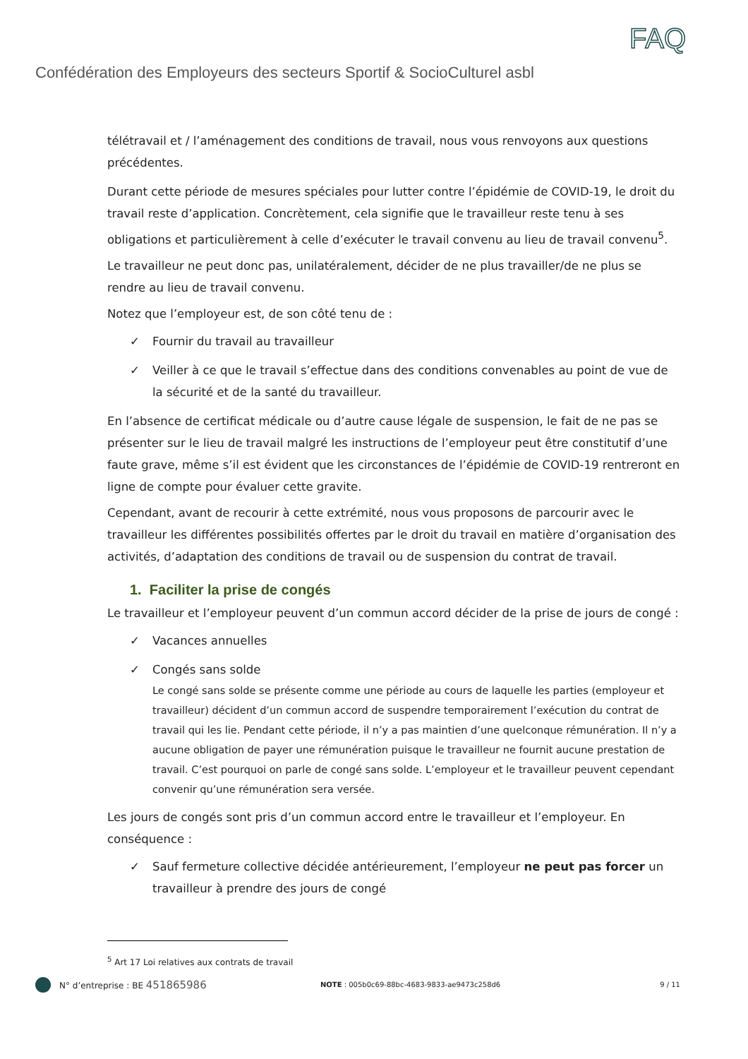FAQ
Confédération des Employeurs des secteurs Sportif & SocioCulturel asbl
télétravail et / l’aménagement des conditions de travail, nous vous renvoyons aux questions précédentes.
Durant cette période de mesures spéciales pour lutter contre l’épidémie de COVID-19, le droit du travail reste d’application. Concrètement, cela signifie que le travailleur reste tenu à ses obligations et particulièrement à celle d’exécuter le travail convenu au lieu de travail convenu<sup>5</sup>.
Le travailleur ne peut donc pas, unilatéralement, décider de ne plus travailler/de ne plus se rendre au lieu de travail convenu.
Notez que l’employeur est, de son côté tenu de :
✓ Fournir du travail au travailleur
✓ Veiller à ce que le travail s’effectue dans des conditions convenables au point de vue de la sécurité et de la santé du travailleur.
En l’absence de certificat médicale ou d’autre cause légale de suspension, le fait de ne pas se présenter sur le lieu de travail malgré les instructions de l’employeur peut être constitutif d’une faute grave, même s’il est évident que les circonstances de l’épidémie de COVID-19 rentreront en ligne de compte pour évaluer cette gravite.
Cependant, avant de recourir à cette extrémité, nous vous proposons de parcourir avec le travailleur les différentes possibilités offertes par le droit du travail en matière d’organisation des activités, d’adaptation des conditions de travail ou de suspension du contrat de travail.
1. Faciliter la prise de congés
Le travailleur et l’employeur peuvent d’un commun accord décider de la prise de jours de congé :
✓ Vacances annuelles
✓ Congés sans solde
Le congé sans solde se présente comme une période au cours de laquelle les parties (employeur et travailleur) décident d’un commun accord de suspendre temporairement l’exécution du contrat de travail qui les lie. Pendant cette période, il n’y a pas maintien d’une quelconque rémunération. Il n’y a aucune obligation de payer une rémunération puisque le travailleur ne fournit aucune prestation de travail. C’est pourquoi on parle de congé sans solde. L’employeur et le travailleur peuvent cependant convenir qu’une rémunération sera versée.
Les jours de congés sont pris d’un commun accord entre le travailleur et l’employeur. En conséquence :
✓ Sauf fermeture collective décidée antérieurement, l’employeur ne peut pas forcer un travailleur à prendre des jours de congé
<sup>5</sup> Art 17 Loi relatives aux contrats de travail
N° d’entreprise : BE 451865986 NOTE : 005b0c69-88bc-4683-9833-ae9473c258d6 9 / 11